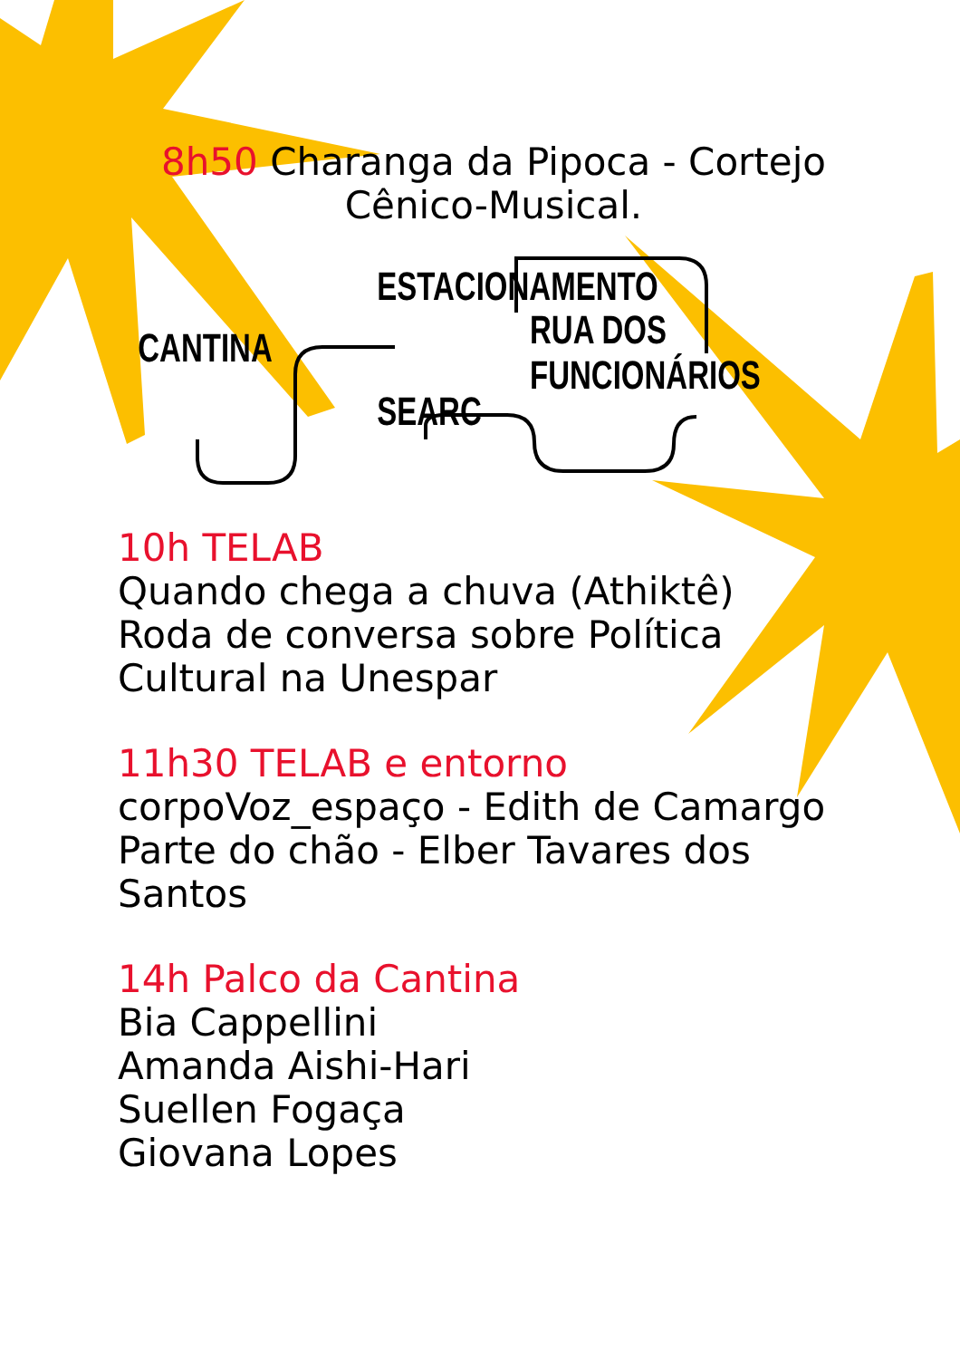8h50 Charanga da Pipoca - Cortejo Cênico-Musical.
ESTACIONAMENTO
RUA DOS FUNCIONÁRIOS
CANTINA
SEARC
10h TELAB
Quando chega a chuva (Athiktê)
Roda de conversa sobre Política Cultural na Unespar
11h30 TELAB e entorno
corpoVoz_espaço - Edith de Camargo Parte do chão - Elber Tavares dos Santos
14h Palco da Cantina
Bia Cappellini
Amanda Aishi-Hari
Suellen Fogaça
Giovana Lopes